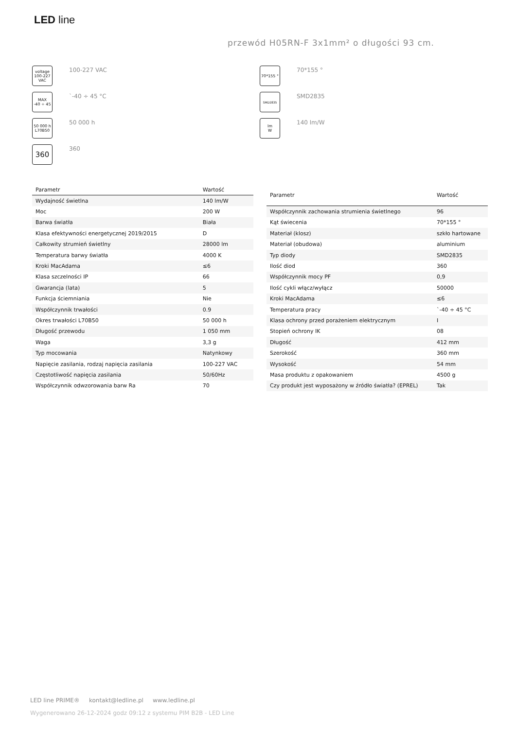LED line
przewód H05RN-F 3x1mm² o długości 93 cm.
voltage
100-227 VAC
100-227 VAC
MAX
-40 ÷ 45
`-40 ÷ 45 °C
50 000 h
L70B50
50 000 h
360
360
70*155 °
70*155 °
SMD2835
SMD2835
lm
W
140 lm/W
| Parametr | Wartość |
| --- | --- |
| Wydajność świetlna | 140 lm/W |
| Moc | 200 W |
| Barwa światła | Biała |
| Klasa efektywności energetycznej 2019/2015 | D |
| Całkowity strumień świetlny | 28000 lm |
| Temperatura barwy światła | 4000 K |
| Kroki MacAdama | ≤6 |
| Klasa szczelności IP | 66 |
| Gwarancja (lata) | 5 |
| Funkcja ściemniania | Nie |
| Współczynnik trwałości | 0.9 |
| Okres trwałości L70B50 | 50 000 h |
| Długość przewodu | 1 050 mm |
| Waga | 3,3 g |
| Typ mocowania | Natynkowy |
| Napięcie zasilania, rodzaj napięcia zasilania | 100-227 VAC |
| Częstotliwość napięcia zasilania | 50/60Hz |
| Współczynnik odwzorowania barw Ra | 70 |
| Parametr | Wartość |
| --- | --- |
| Współczynnik zachowania strumienia świetlnego | 96 |
| Kąt świecenia | 70*155 ° |
| Materiał (klosz) | szkło hartowane |
| Materiał (obudowa) | aluminium |
| Typ diody | SMD2835 |
| Ilość diod | 360 |
| Współczynnik mocy PF | 0,9 |
| Ilość cykli włącz/wyłącz | 50000 |
| Kroki MacAdama | ≤6 |
| Temperatura pracy | `-40 ÷ 45 °C |
| Klasa ochrony przed porażeniem elektrycznym | I |
| Stopień ochrony IK | 08 |
| Długość | 412 mm |
| Szerokość | 360 mm |
| Wysokość | 54 mm |
| Masa produktu z opakowaniem | 4500 g |
| Czy produkt jest wyposażony w źródło światła? (EPREL) | Tak |
LED line PRIME® kontakt@ledline.pl www.ledline.pl
Wygenerowano 26-12-2024 godz 09:12 z systemu PIM B2B - LED Line